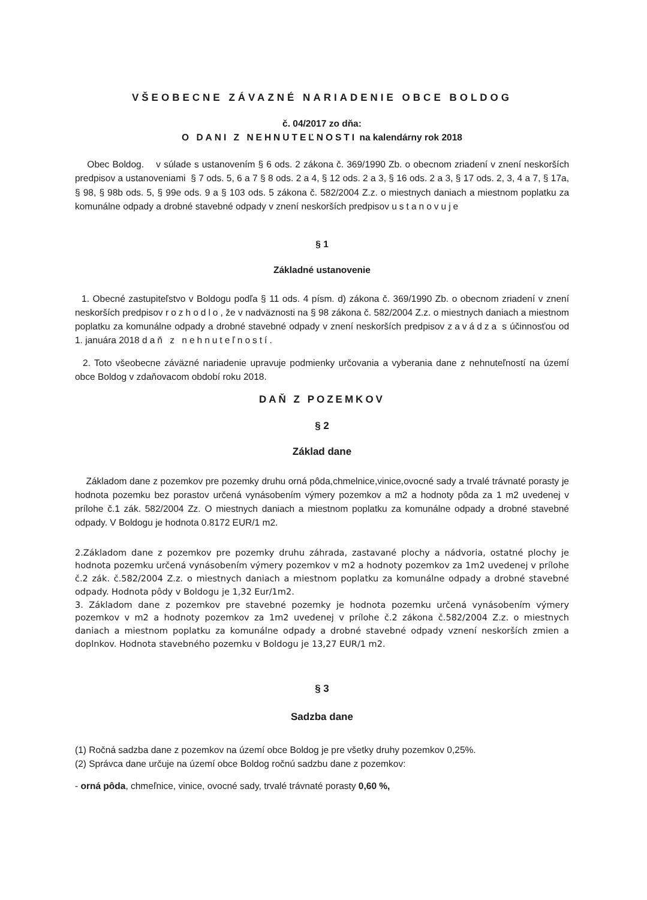VŠEOBECNE ZÁVAZNÉ NARIADENIE OBCE BOLDOG
č. 04/2017 zo dňa:
O DANI Z NEHNUTEĽNOSTI na kalendárny rok 2018
Obec Boldog. v súlade s ustanovením § 6 ods. 2 zákona č. 369/1990 Zb. o obecnom zriadení v znení neskorších predpisov a ustanoveniami § 7 ods. 5, 6 a 7 § 8 ods. 2 a 4, § 12 ods. 2 a 3, § 16 ods. 2 a 3, § 17 ods. 2, 3, 4 a 7, § 17a, § 98, § 98b ods. 5, § 99e ods. 9 a § 103 ods. 5 zákona č. 582/2004 Z.z. o miestnych daniach a miestnom poplatku za komunálne odpady a drobné stavebné odpady v znení neskorších predpisov ustanovuje
§ 1
Základné ustanovenie
1. Obecné zastupiteľstvo v Boldogu podľa § 11 ods. 4 písm. d) zákona č. 369/1990 Zb. o obecnom zriadení v znení neskorších predpisov rozhodlo, že v nadväznosti na § 98 zákona č. 582/2004 Z.z. o miestnych daniach a miestnom poplatku za komunálne odpady a drobné stavebné odpady v znení neskorších predpisov zavádza s účinnosťou od 1. januára 2018 daň z nehnuteľností.
2. Toto všeobecne záväzné nariadenie upravuje podmienky určovania a vyberania dane z nehnuteľností na území obce Boldog v zdaňovacom období roku 2018.
DAŇ Z POZEMKOV
§ 2
Základ dane
Základom dane z pozemkov pre pozemky druhu orná pôda,chmelnice,vinice,ovocné sady a trvalé trávnaté porasty je hodnota pozemku bez porastov určená vynásobením výmery pozemkov a m2 a hodnoty pôda za 1 m2 uvedenej v prílohe č.1 zák. 582/2004 Zz. O miestnych daniach a miestnom poplatku za komunálne odpady a drobné stavebné odpady. V Boldogu je hodnota 0.8172 EUR/1 m2.
2.Základom dane z pozemkov pre pozemky druhu záhrada, zastavané plochy a nádvoria, ostatné plochy je hodnota pozemku určená vynásobením výmery pozemkov v m2 a hodnoty pozemkov za 1m2 uvedenej v prílohe č.2 zák. č.582/2004 Z.z. o miestnych daniach a miestnom poplatku za komunálne odpady a drobné stavebné odpady. Hodnota pôdy v Boldogu je 1,32 Eur/1m2.
3. Základom dane z pozemkov pre stavebné pozemky je hodnota pozemku určená vynásobením výmery pozemkov v m2 a hodnoty pozemkov za 1m2 uvedenej v prílohe č.2 zákona č.582/2004 Z.z. o miestnych daniach a miestnom poplatku za komunálne odpady a drobné stavebné odpady vznení neskorších zmien a doplnkov. Hodnota stavebného pozemku v Boldogu je 13,27 EUR/1 m2.
§ 3
Sadzba dane
(1) Ročná sadzba dane z pozemkov na území obce Boldog je pre všetky druhy pozemkov 0,25%.
(2) Správca dane určuje na území obce Boldog ročnú sadzbu dane z pozemkov:
- orná pôda, chmeľnice, vinice, ovocné sady, trvalé trávnaté porasty 0,60 %,